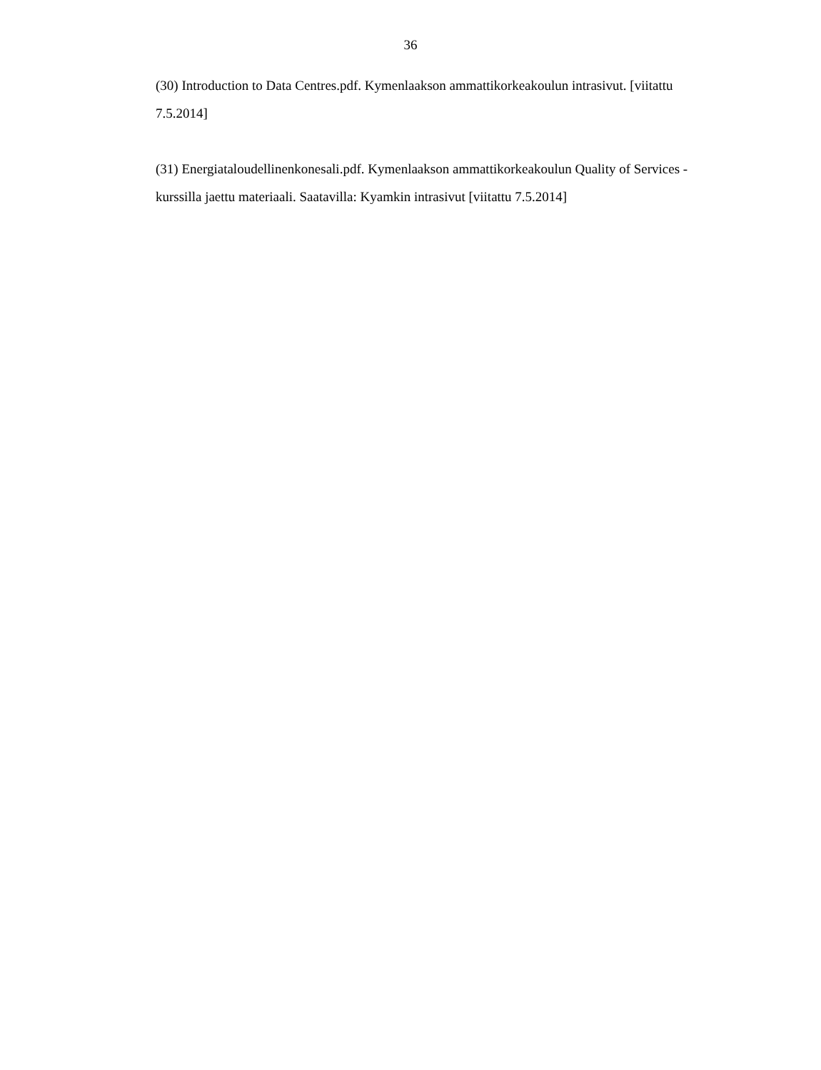36
(30) Introduction to Data Centres.pdf. Kymenlaakson ammattikorkeakoulun intrasivut. [viitattu 7.5.2014]
(31) Energiataloudellinenkonesali.pdf. Kymenlaakson ammattikorkeakoulun Quality of Services -kurssilla jaettu materiaali. Saatavilla: Kyamkin intrasivut [viitattu 7.5.2014]